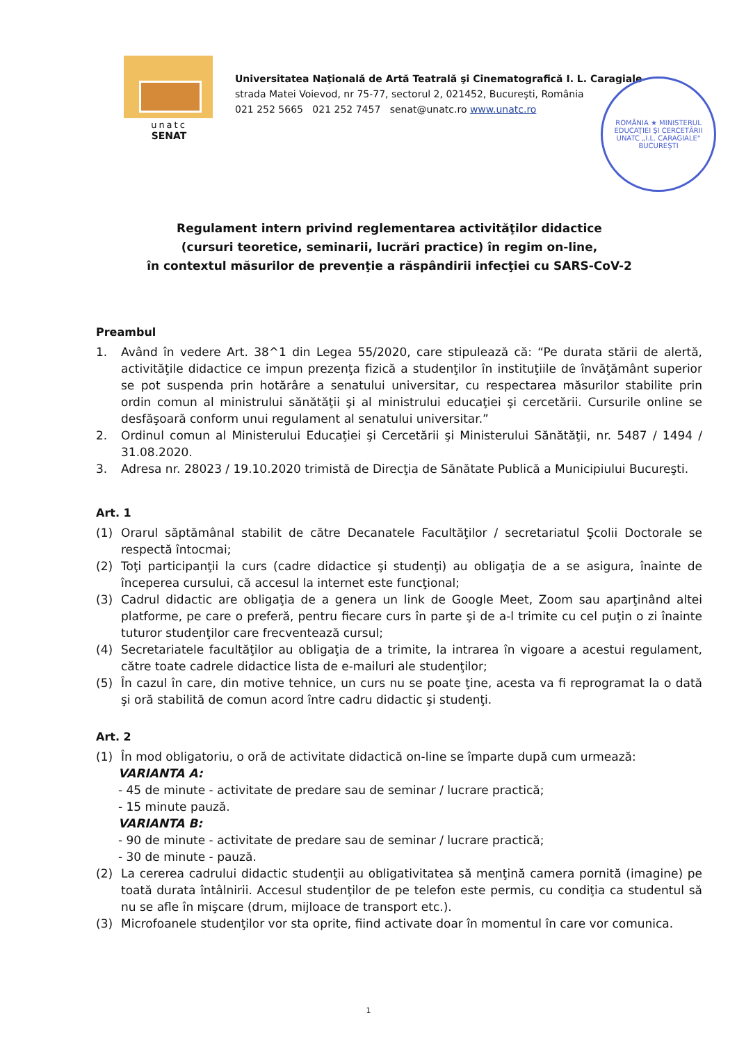unatc
SENAT
Universitatea Naţională de Artă Teatrală şi Cinematografică I. L. Caragiale
strada Matei Voievod, nr 75-77, sectorul 2, 021452, Bucureşti, România
021 252 5665 021 252 7457 senat@unatc.ro www.unatc.ro
ROMÂNIA ★ MINISTERUL EDUCAŢIEI ŞI CERCETĂRII
UNATC „I.L. CARAGIALE" BUCUREŞTI
Regulament intern privind reglementarea activităţilor didactice
(cursuri teoretice, seminarii, lucrări practice) în regim on-line,
în contextul măsurilor de prevenţie a răspândirii infecţiei cu SARS-CoV-2
Preambul
1. Având în vedere Art. 38^1 din Legea 55/2020, care stipulează că: “Pe durata stării de alertă, activităţile didactice ce impun prezenţa fizică a studenţilor în instituţiile de învăţământ superior se pot suspenda prin hotărâre a senatului universitar, cu respectarea măsurilor stabilite prin ordin comun al ministrului sănătăţii şi al ministrului educaţiei şi cercetării. Cursurile online se desfăşoară conform unui regulament al senatului universitar.”
2. Ordinul comun al Ministerului Educaţiei şi Cercetării şi Ministerului Sănătăţii, nr. 5487 / 1494 / 31.08.2020.
3. Adresa nr. 28023 / 19.10.2020 trimistă de Direcţia de Sănătate Publică a Municipiului Bucureşti.
Art. 1
(1) Orarul săptămânal stabilit de către Decanatele Facultăţilor / secretariatul Şcolii Doctorale se respectă întocmai;
(2) Toţi participanţii la curs (cadre didactice şi studenţi) au obligaţia de a se asigura, înainte de începerea cursului, că accesul la internet este funcţional;
(3) Cadrul didactic are obligaţia de a genera un link de Google Meet, Zoom sau aparţinând altei platforme, pe care o preferă, pentru fiecare curs în parte şi de a-l trimite cu cel puţin o zi înainte tuturor studenţilor care frecventează cursul;
(4) Secretariatele facultăţilor au obligaţia de a trimite, la intrarea în vigoare a acestui regulament, către toate cadrele didactice lista de e-mailuri ale studenţilor;
(5) În cazul în care, din motive tehnice, un curs nu se poate ţine, acesta va fi reprogramat la o dată şi oră stabilită de comun acord între cadru didactic şi studenţi.
Art. 2
(1) În mod obligatoriu, o oră de activitate didactică on-line se împarte după cum urmează:
VARIANTA A:
- 45 de minute - activitate de predare sau de seminar / lucrare practică;
- 15 minute pauză.
VARIANTA B:
- 90 de minute - activitate de predare sau de seminar / lucrare practică;
- 30 de minute - pauză.
(2) La cererea cadrului didactic studenţii au obligativitatea să menţină camera pornită (imagine) pe toată durata întâlnirii. Accesul studenţilor de pe telefon este permis, cu condiţia ca studentul să nu se afle în mişcare (drum, mijloace de transport etc.).
(3) Microfoanele studenţilor vor sta oprite, fiind activate doar în momentul în care vor comunica.
1